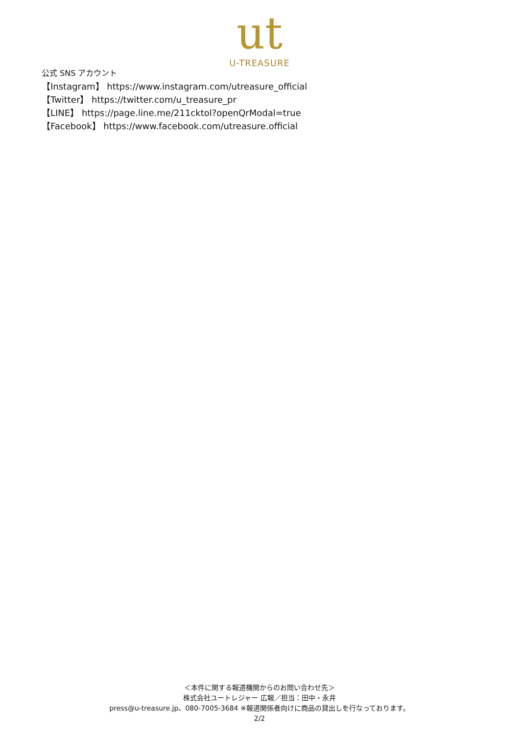ut
U-TREASURE
公式 SNS アカウント
【Instagram】 https://www.instagram.com/utreasure_official
【Twitter】 https://twitter.com/u_treasure_pr
【LINE】 https://page.line.me/211cktol?openQrModal=true
【Facebook】 https://www.facebook.com/utreasure.official
＜本件に関する報道機関からのお問い合わせ先＞
株式会社ユートレジャー 広報／担当：田中・永井
press@u-treasure.jp、080-7005-3684 ※報道関係者向けに商品の貸出しを行なっております。
2/2